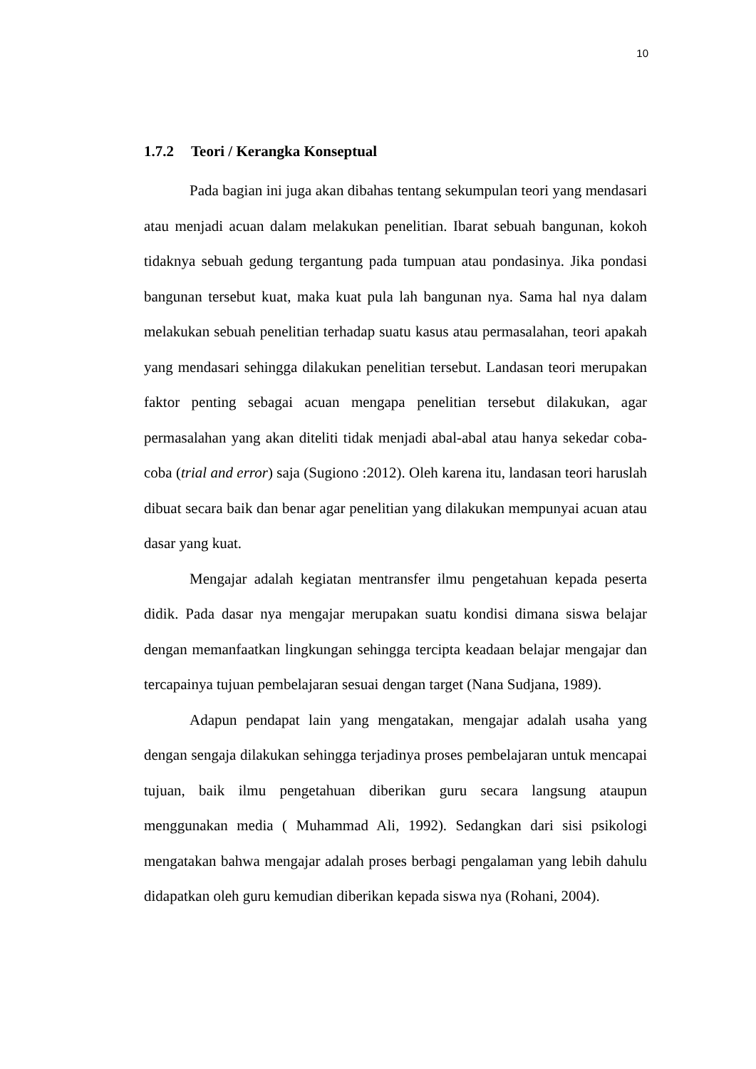10
1.7.2 Teori / Kerangka Konseptual
Pada bagian ini juga akan dibahas tentang sekumpulan teori yang mendasari atau menjadi acuan dalam melakukan penelitian. Ibarat sebuah bangunan, kokoh tidaknya sebuah gedung tergantung pada tumpuan atau pondasinya. Jika pondasi bangunan tersebut kuat, maka kuat pula lah bangunan nya. Sama hal nya dalam melakukan sebuah penelitian terhadap suatu kasus atau permasalahan, teori apakah yang mendasari sehingga dilakukan penelitian tersebut. Landasan teori merupakan faktor penting sebagai acuan mengapa penelitian tersebut dilakukan, agar permasalahan yang akan diteliti tidak menjadi abal-abal atau hanya sekedar coba-coba (trial and error) saja (Sugiono :2012). Oleh karena itu, landasan teori haruslah dibuat secara baik dan benar agar penelitian yang dilakukan mempunyai acuan atau dasar yang kuat.
Mengajar adalah kegiatan mentransfer ilmu pengetahuan kepada peserta didik. Pada dasar nya mengajar merupakan suatu kondisi dimana siswa belajar dengan memanfaatkan lingkungan sehingga tercipta keadaan belajar mengajar dan tercapainya tujuan pembelajaran sesuai dengan target (Nana Sudjana, 1989).
Adapun pendapat lain yang mengatakan, mengajar adalah usaha yang dengan sengaja dilakukan sehingga terjadinya proses pembelajaran untuk mencapai tujuan, baik ilmu pengetahuan diberikan guru secara langsung ataupun menggunakan media ( Muhammad Ali, 1992). Sedangkan dari sisi psikologi mengatakan bahwa mengajar adalah proses berbagi pengalaman yang lebih dahulu didapatkan oleh guru kemudian diberikan kepada siswa nya (Rohani, 2004).